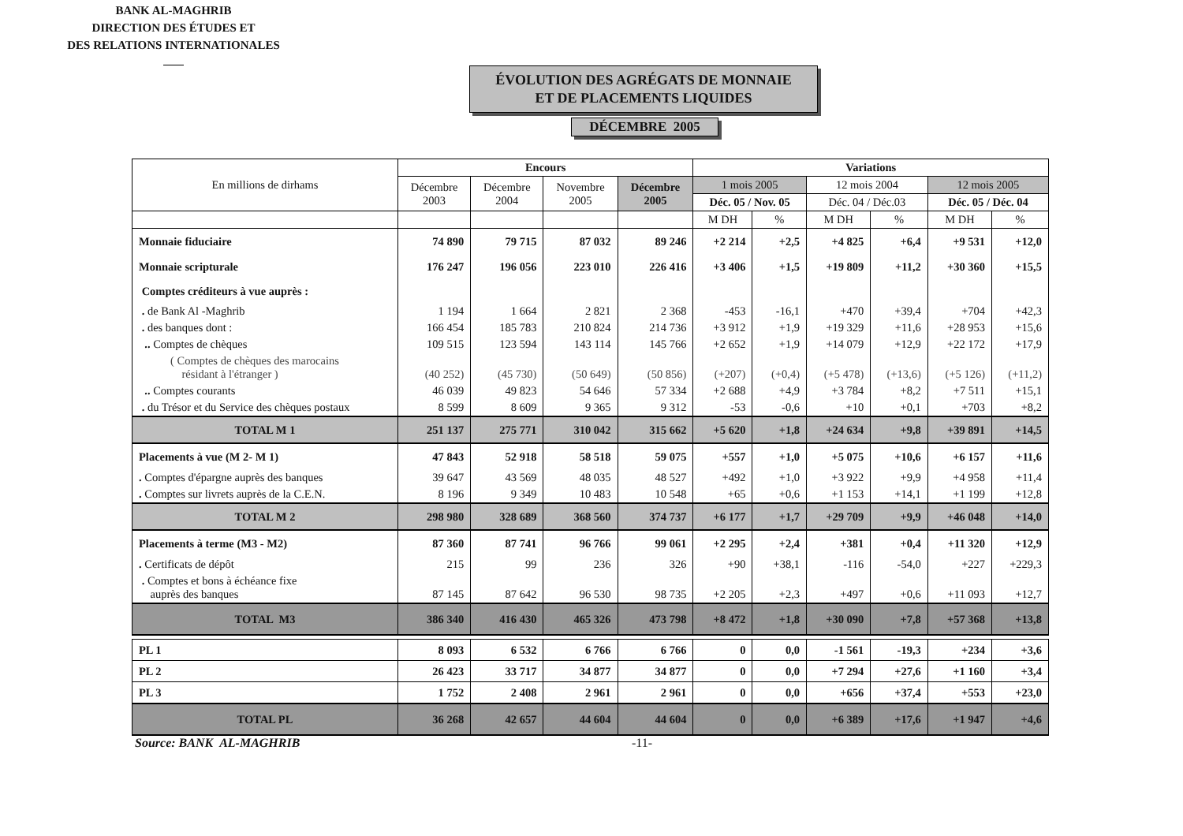BANK AL-MAGHRIB
DIRECTION DES ÉTUDES ET
DES RELATIONS INTERNATIONALES
ÉVOLUTION DES AGRÉGATS DE MONNAIE
ET DE PLACEMENTS LIQUIDES
DÉCEMBRE 2005
| En millions de dirhams | Encours | | | | Variations | | | | | |
| --- | --- | --- | --- | --- | --- | --- | --- | --- | --- | --- |
| | Décembre 2003 | Décembre 2004 | Novembre 2005 | Décembre 2005 | 1 mois 2005 | | 12 mois 2004 | | 12 mois 2005 | |
| | | | | | Déc. 05 / Nov. 05 | | Déc. 04 / Déc.03 | | Déc. 05 / Déc. 04 | |
| | | | | | M DH | % | M DH | % | M DH | % |
| Monnaie fiduciaire | 74 890 | 79 715 | 87 032 | 89 246 | +2 214 | +2,5 | +4 825 | +6,4 | +9 531 | +12,0 |
| Monnaie scripturale | 176 247 | 196 056 | 223 010 | 226 416 | +3 406 | +1,5 | +19 809 | +11,2 | +30 360 | +15,5 |
| Comptes créditeurs à vue auprès : | | | | | | | | | | |
| . de Bank Al -Maghrib | 1 194 | 1 664 | 2 821 | 2 368 | -453 | -16,1 | +470 | +39,4 | +704 | +42,3 |
| . des banques dont : | 166 454 | 185 783 | 210 824 | 214 736 | +3 912 | +1,9 | +19 329 | +11,6 | +28 953 | +15,6 |
| .. Comptes de chèques | 109 515 | 123 594 | 143 114 | 145 766 | +2 652 | +1,9 | +14 079 | +12,9 | +22 172 | +17,9 |
| ( Comptes de chèques des marocains résidant à l'étranger ) | (40 252) | (45 730) | (50 649) | (50 856) | (+207) | (+0,4) | (+5 478) | (+13,6) | (+5 126) | (+11,2) |
| .. Comptes courants | 46 039 | 49 823 | 54 646 | 57 334 | +2 688 | +4,9 | +3 784 | +8,2 | +7 511 | +15,1 |
| . du Trésor et du Service des chèques postaux | 8 599 | 8 609 | 9 365 | 9 312 | -53 | -0,6 | +10 | +0,1 | +703 | +8,2 |
| TOTAL M 1 | 251 137 | 275 771 | 310 042 | 315 662 | +5 620 | +1,8 | +24 634 | +9,8 | +39 891 | +14,5 |
| Placements à vue (M 2- M 1) | 47 843 | 52 918 | 58 518 | 59 075 | +557 | +1,0 | +5 075 | +10,6 | +6 157 | +11,6 |
| . Comptes d'épargne auprès des banques | 39 647 | 43 569 | 48 035 | 48 527 | +492 | +1,0 | +3 922 | +9,9 | +4 958 | +11,4 |
| . Comptes sur livrets auprès de la C.E.N. | 8 196 | 9 349 | 10 483 | 10 548 | +65 | +0,6 | +1 153 | +14,1 | +1 199 | +12,8 |
| TOTAL M 2 | 298 980 | 328 689 | 368 560 | 374 737 | +6 177 | +1,7 | +29 709 | +9,9 | +46 048 | +14,0 |
| Placements à terme (M3 - M2) | 87 360 | 87 741 | 96 766 | 99 061 | +2 295 | +2,4 | +381 | +0,4 | +11 320 | +12,9 |
| . Certificats de dépôt | 215 | 99 | 236 | 326 | +90 | +38,1 | -116 | -54,0 | +227 | +229,3 |
| . Comptes et bons à échéance fixe auprès des banques | 87 145 | 87 642 | 96 530 | 98 735 | +2 205 | +2,3 | +497 | +0,6 | +11 093 | +12,7 |
| TOTAL M3 | 386 340 | 416 430 | 465 326 | 473 798 | +8 472 | +1,8 | +30 090 | +7,8 | +57 368 | +13,8 |
| PL 1 | 8 093 | 6 532 | 6 766 | 6 766 | 0 | 0,0 | -1 561 | -19,3 | +234 | +3,6 |
| PL 2 | 26 423 | 33 717 | 34 877 | 34 877 | 0 | 0,0 | +7 294 | +27,6 | +1 160 | +3,4 |
| PL 3 | 1 752 | 2 408 | 2 961 | 2 961 | 0 | 0,0 | +656 | +37,4 | +553 | +23,0 |
| TOTAL PL | 36 268 | 42 657 | 44 604 | 44 604 | 0 | 0,0 | +6 389 | +17,6 | +1 947 | +4,6 |
Source: BANK AL-MAGHRIB -11-